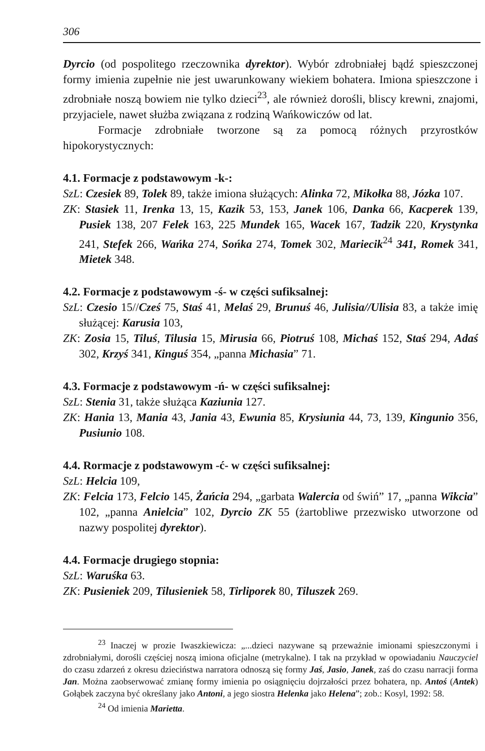306
Dyrcio (od pospolitego rzeczownika dyrektor). Wybór zdrobniałej bądź spieszczonej formy imienia zupełnie nie jest uwarunkowany wiekiem bohatera. Imiona spieszczone i zdrobniałe noszą bowiem nie tylko dzieci<sup>23</sup>, ale również dorośli, bliscy krewni, znajomi, przyjaciele, nawet służba związana z rodziną Wańkowiczów od lat.
Formacje zdrobniałe tworzone są za pomocą różnych przyrostków hipokorystycznych:
4.1. Formacje z podstawowym -k-:
SzL: Czesiek 89, Tolek 89, także imiona służących: Alinka 72, Mikołka 88, Józka 107.
ZK: Stasiek 11, Irenka 13, 15, Kazik 53, 153, Janek 106, Danka 66, Kacperek 139, Pusiek 138, 207 Felek 163, 225 Mundek 165, Wacek 167, Tadzik 220, Krystynka 241, Stefek 266, Wańka 274, Sońka 274, Tomek 302, Mariecik<sup>24</sup> 341, Romek 341, Mietek 348.
4.2. Formacje z podstawowym -ś- w części sufiksalnej:
SzL: Czesio 15//Cześ 75, Staś 41, Melaś 29, Brunuś 46, Julisia//Ulisia 83, a także imię służącej: Karusia 103,
ZK: Zosia 15, Tiluś, Tilusia 15, Mirusia 66, Piotruś 108, Michaś 152, Staś 294, Adaś 302, Krzyś 341, Kinguś 354, „panna Michasia” 71.
4.3. Formacje z podstawowym -ń- w części sufiksalnej:
SzL: Stenia 31, także służąca Kaziunia 127.
ZK: Hania 13, Mania 43, Jania 43, Ewunia 85, Krysiunia 44, 73, 139, Kingunio 356, Pusiunio 108.
4.4. Rormacje z podstawowym -ć- w części sufiksalnej:
SzL: Helcia 109,
ZK: Felcia 173, Felcio 145, Żańcia 294, „garbata Walercia od świń” 17, „panna Wikcia” 102, „panna Anielcia” 102, Dyrcio ZK 55 (żartobliwe przezwisko utworzone od nazwy pospolitej dyrektor).
4.4. Formacje drugiego stopnia:
SzL: Waruśka 63.
ZK: Pusieniek 209, Tilusieniek 58, Tirliporek 80, Tiluszek 269.
<sup>23</sup> Inaczej w prozie Iwaszkiewicza: „...dzieci nazywane są przeważnie imionami spieszczonymi i zdrobniałymi, dorośli częściej noszą imiona oficjalne (metrykalne). I tak na przykład w opowiadaniu Nauczyciel do czasu zdarzeń z okresu dzieciństwa narratora odnoszą się formy Jaś, Jasio, Janek, zaś do czasu narracji forma Jan. Można zaobserwować zmianę formy imienia po osiągnięciu dojrzałości przez bohatera, np. Antoś (Antek) Gołąbek zaczyna być określany jako Antoni, a jego siostra Helenka jako Helena”; zob.: Kosyl, 1992: 58.
<sup>24</sup> Od imienia Marietta.